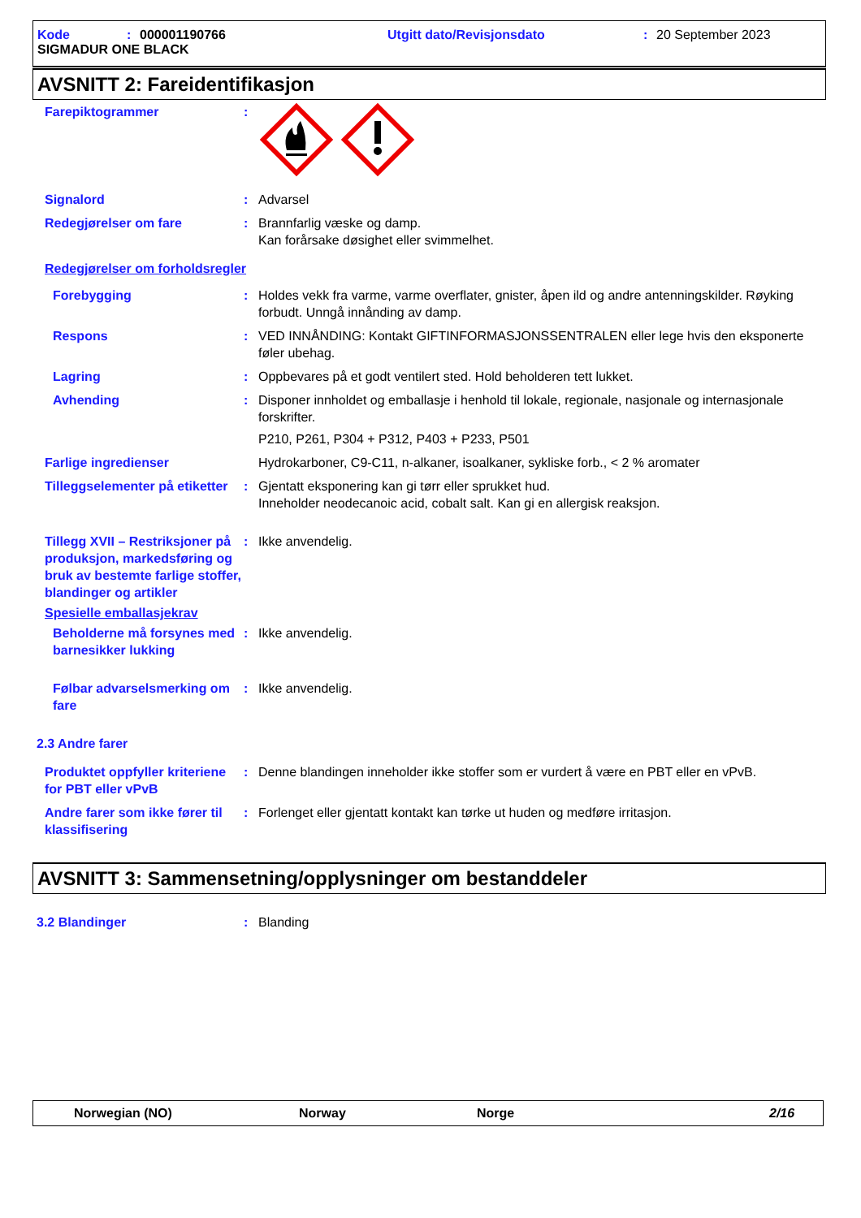Kode: 000001190766 Utgitt dato/Revisjonsdato: 20 September 2023
SIGMADUR ONE BLACK
AVSNITT 2: Fareidentifikasjon
Farepiktogrammer :
Signalord : Advarsel
Redegjørelser om fare : Brannfarlig væske og damp.
Kan forårsake døsighet eller svimmelhet.
Redegjørelser om forholdsregler
Forebygging : Holdes vekk fra varme, varme overflater, gnister, åpen ild og andre antenningskilder. Røyking forbudt. Unngå innånding av damp.
Respons : VED INNÅNDING: Kontakt GIFTINFORMASJONSSENTRALEN eller lege hvis den eksponerte føler ubehag.
Lagring : Oppbevares på et godt ventilert sted. Hold beholderen tett lukket.
Avhending : Disponer innholdet og emballasje i henhold til lokale, regionale, nasjonale og internasjonale forskrifter.
P210, P261, P304 + P312, P403 + P233, P501
Farlige ingredienser Hydrokarboner, C9-C11, n-alkaner, isoalkaner, sykliske forb., < 2 % aromater
Tilleggselementer på etiketter
: Gjentatt eksponering kan gi tørr eller sprukket hud.
Inneholder neodecanoic acid, cobalt salt. Kan gi en allergisk reaksjon.
Tillegg XVII – Restriksjoner på produksjon, markedsføring og bruk av bestemte farlige stoffer, blandinger og artikler
: Ikke anvendelig.
Spesielle emballasjekrav
Beholderne må forsynes med barnesikker lukking
: Ikke anvendelig.
Følbar advarselsmerking om fare
: Ikke anvendelig.
2.3 Andre farer
Produktet oppfyller kriteriene for PBT eller vPvB
: Denne blandingen inneholder ikke stoffer som er vurdert å være en PBT eller en vPvB.
Andre farer som ikke fører til klassifisering
: Forlenget eller gjentatt kontakt kan tørke ut huden og medføre irritasjon.
AVSNITT 3: Sammensetning/opplysninger om bestanddeler
3.2 Blandinger : Blanding
Norwegian (NO) Norway Norge 2/16